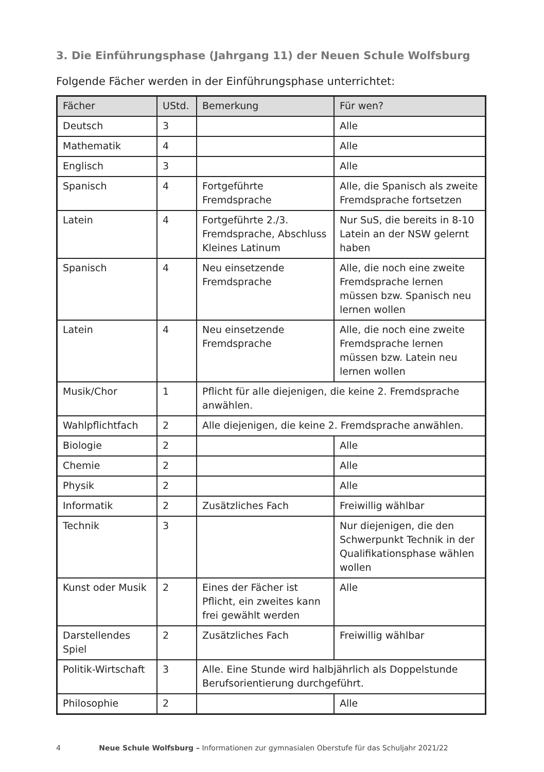3. Die Einführungsphase (Jahrgang 11) der Neuen Schule Wolfsburg
Folgende Fächer werden in der Einführungsphase unterrichtet:
| Fächer | UStd. | Bemerkung | Für wen? |
| --- | --- | --- | --- |
| Deutsch | 3 | | Alle |
| Mathematik | 4 | | Alle |
| Englisch | 3 | | Alle |
| Spanisch | 4 | Fortgeführte Fremdsprache | Alle, die Spanisch als zweite Fremdsprache fortsetzen |
| Latein | 4 | Fortgeführte 2./3. Fremdsprache, Abschluss Kleines Latinum | Nur SuS, die bereits in 8-10 Latein an der NSW gelernt haben |
| Spanisch | 4 | Neu einsetzende Fremdsprache | Alle, die noch eine zweite Fremdsprache lernen müssen bzw. Spanisch neu lernen wollen |
| Latein | 4 | Neu einsetzende Fremdsprache | Alle, die noch eine zweite Fremdsprache lernen müssen bzw. Latein neu lernen wollen |
| Musik/Chor | 1 | Pflicht für alle diejenigen, die keine 2. Fremdsprache anwählen. | |
| Wahlpflichtfach | 2 | Alle diejenigen, die keine 2. Fremdsprache anwählen. | |
| Biologie | 2 | | Alle |
| Chemie | 2 | | Alle |
| Physik | 2 | | Alle |
| Informatik | 2 | Zusätzliches Fach | Freiwillig wählbar |
| Technik | 3 | | Nur diejenigen, die den Schwerpunkt Technik in der Qualifikationsphase wählen wollen |
| Kunst oder Musik | 2 | Eines der Fächer ist Pflicht, ein zweites kann frei gewählt werden | Alle |
| Darstellendes Spiel | 2 | Zusätzliches Fach | Freiwillig wählbar |
| Politik-Wirtschaft | 3 | Alle. Eine Stunde wird halbjährlich als Doppelstunde Berufsorientierung durchgeführt. | |
| Philosophie | 2 | | Alle |
4 Neue Schule Wolfsburg – Informationen zur gymnasialen Oberstufe für das Schuljahr 2021/22